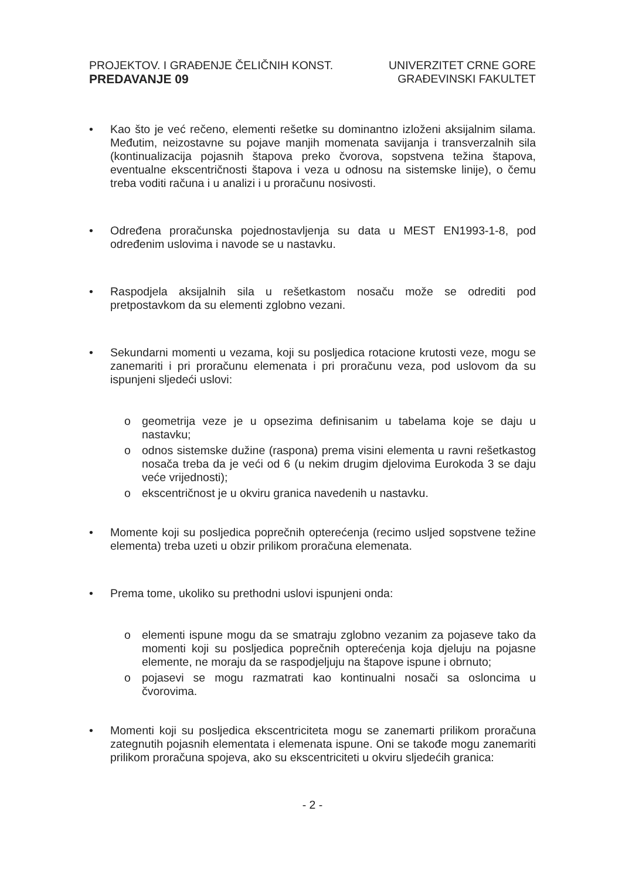PROJEKTOV. I GRAĐENJE ČELIČNIH KONST.
PREDAVANJE 09
UNIVERZITET CRNE GORE
GRAĐEVINSKI FAKULTET
• Kao što je već rečeno, elementi rešetke su dominantno izloženi aksijalnim silama. Međutim, neizostavne su pojave manjih momenata savijanja i transverzalnih sila (kontinualizacija pojasnih štapova preko čvorova, sopstvena težina štapova, eventualne ekscentričnosti štapova i veza u odnosu na sistemske linije), o čemu treba voditi računa i u analizi i u proračunu nosivosti.
• Određena proračunska pojednostavljenja su data u MEST EN1993-1-8, pod određenim uslovima i navode se u nastavku.
• Raspodjela aksijalnih sila u rešetkastom nosaču može se odrediti pod pretpostavkom da su elementi zglobno vezani.
• Sekundarni momenti u vezama, koji su posljedica rotacione krutosti veze, mogu se zanemariti i pri proračunu elemenata i pri proračunu veza, pod uslovom da su ispunjeni sljedeći uslovi:
o geometrija veze je u opsezima definisanim u tabelama koje se daju u nastavku;
o odnos sistemske dužine (raspona) prema visini elementa u ravni rešetkastog nosača treba da je veći od 6 (u nekim drugim djelovima Eurokoda 3 se daju veće vrijednosti);
o ekscentričnost je u okviru granica navedenih u nastavku.
• Momente koji su posljedica poprečnih opterećenja (recimo usljed sopstvene težine elementa) treba uzeti u obzir prilikom proračuna elemenata.
• Prema tome, ukoliko su prethodni uslovi ispunjeni onda:
o elementi ispune mogu da se smatraju zglobno vezanim za pojaseve tako da momenti koji su posljedica poprečnih opterećenja koja djeluju na pojasne elemente, ne moraju da se raspodjeljuju na štapove ispune i obrnuto;
o pojasevi se mogu razmatrati kao kontinualni nosači sa osloncima u čvorovima.
• Momenti koji su posljedica ekscentriciteta mogu se zanemarti prilikom proračuna zategnutih pojasnih elementata i elemenata ispune. Oni se takođe mogu zanemariti prilikom proračuna spojeva, ako su ekscentriciteti u okviru sljedećih granica:
- 2 -